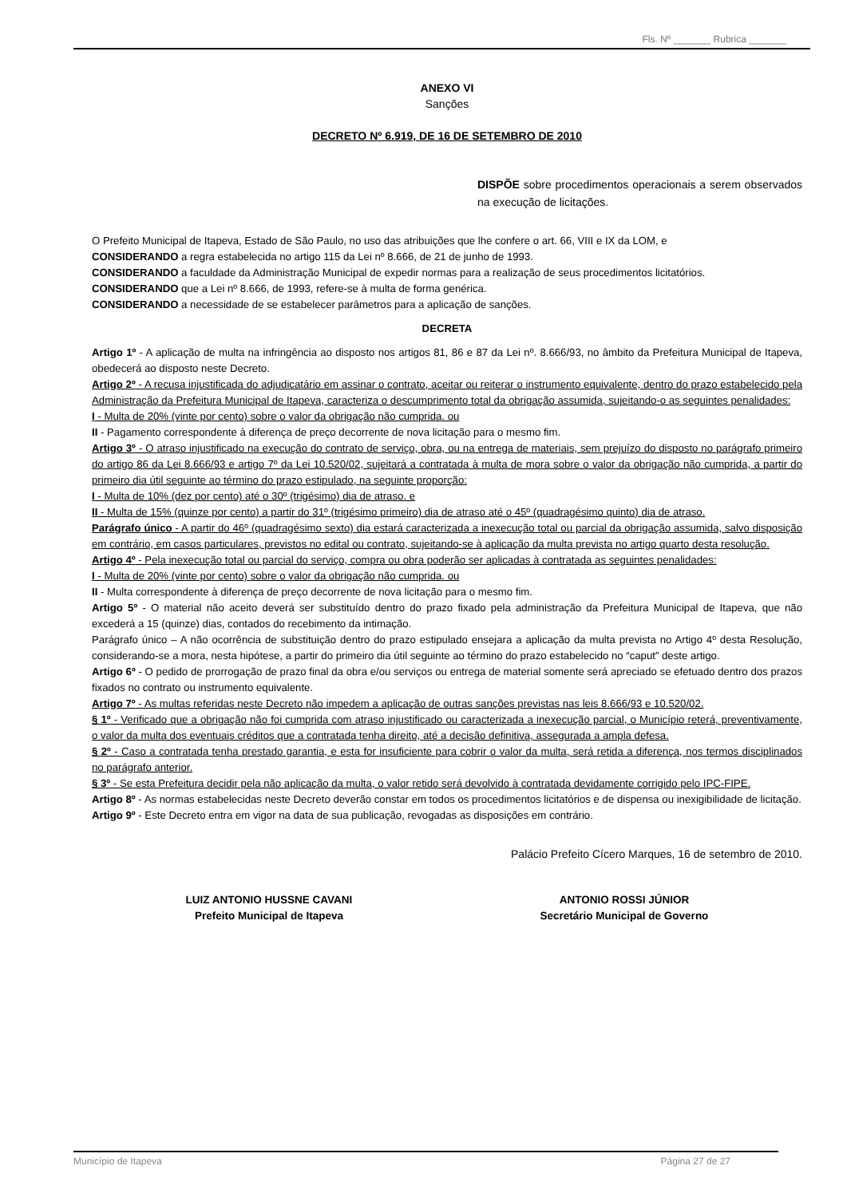Fls. Nº _______ Rubrica _______
ANEXO VI
Sanções
DECRETO Nº 6.919, DE 16 DE SETEMBRO DE 2010
DISPÕE sobre procedimentos operacionais a serem observados na execução de licitações.
O Prefeito Municipal de Itapeva, Estado de São Paulo, no uso das atribuições que lhe confere o art. 66, VIII e IX da LOM, e
CONSIDERANDO a regra estabelecida no artigo 115 da Lei nº 8.666, de 21 de junho de 1993.
CONSIDERANDO a faculdade da Administração Municipal de expedir normas para a realização de seus procedimentos licitatórios.
CONSIDERANDO que a Lei nº 8.666, de 1993, refere-se à multa de forma genérica.
CONSIDERANDO a necessidade de se estabelecer parâmetros para a aplicação de sanções.
DECRETA
Artigo 1º - A aplicação de multa na infringência ao disposto nos artigos 81, 86 e 87 da Lei nº. 8.666/93, no âmbito da Prefeitura Municipal de Itapeva, obedecerá ao disposto neste Decreto.
Artigo 2º - A recusa injustificada do adjudicatário em assinar o contrato, aceitar ou reiterar o instrumento equivalente, dentro do prazo estabelecido pela Administração da Prefeitura Municipal de Itapeva, caracteriza o descumprimento total da obrigação assumida, sujeitando-o as seguintes penalidades:
I - Multa de 20% (vinte por cento) sobre o valor da obrigação não cumprida. ou
II - Pagamento correspondente à diferença de preço decorrente de nova licitação para o mesmo fim.
Artigo 3º - O atraso injustificado na execução do contrato de serviço, obra, ou na entrega de materiais, sem prejuízo do disposto no parágrafo primeiro do artigo 86 da Lei 8.666/93 e artigo 7º da Lei 10.520/02, sujeitará a contratada à multa de mora sobre o valor da obrigação não cumprida, a partir do primeiro dia útil seguinte ao término do prazo estipulado, na seguinte proporção:
I - Multa de 10% (dez por cento) até o 30º (trigésimo) dia de atraso. e
II - Multa de 15% (quinze por cento) a partir do 31º (trigésimo primeiro) dia de atraso até o 45º (quadragésimo quinto) dia de atraso.
Parágrafo único - A partir do 46º (quadragésimo sexto) dia estará caracterizada a inexecução total ou parcial da obrigação assumida, salvo disposição em contrário, em casos particulares, previstos no edital ou contrato, sujeitando-se à aplicação da multa prevista no artigo quarto desta resolução.
Artigo 4º - Pela inexecução total ou parcial do serviço, compra ou obra poderão ser aplicadas à contratada as seguintes penalidades:
I - Multa de 20% (vinte por cento) sobre o valor da obrigação não cumprida. ou
II - Multa correspondente à diferença de preço decorrente de nova licitação para o mesmo fim.
Artigo 5º - O material não aceito deverá ser substituído dentro do prazo fixado pela administração da Prefeitura Municipal de Itapeva, que não excederá a 15 (quinze) dias, contados do recebimento da intimação.
Parágrafo único – A não ocorrência de substituição dentro do prazo estipulado ensejara a aplicação da multa prevista no Artigo 4º desta Resolução, considerando-se a mora, nesta hipótese, a partir do primeiro dia útil seguinte ao término do prazo estabelecido no “caput” deste artigo.
Artigo 6º - O pedido de prorrogação de prazo final da obra e/ou serviços ou entrega de material somente será apreciado se efetuado dentro dos prazos fixados no contrato ou instrumento equivalente.
Artigo 7º - As multas referidas neste Decreto não impedem a aplicação de outras sanções previstas nas leis 8.666/93 e 10.520/02.
§ 1º - Verificado que a obrigação não foi cumprida com atraso injustificado ou caracterizada a inexecução parcial, o Município reterá, preventivamente, o valor da multa dos eventuais créditos que a contratada tenha direito, até a decisão definitiva, assegurada a ampla defesa.
§ 2º - Caso a contratada tenha prestado garantia, e esta for insuficiente para cobrir o valor da multa, será retida a diferença, nos termos disciplinados no parágrafo anterior.
§ 3º - Se esta Prefeitura decidir pela não aplicação da multa, o valor retido será devolvido à contratada devidamente corrigido pelo IPC-FIPE.
Artigo 8º - As normas estabelecidas neste Decreto deverão constar em todos os procedimentos licitatórios e de dispensa ou inexigibilidade de licitação.
Artigo 9º - Este Decreto entra em vigor na data de sua publicação, revogadas as disposições em contrário.
Palácio Prefeito Cícero Marques, 16 de setembro de 2010.
LUIZ ANTONIO HUSSNE CAVANI
Prefeito Municipal de Itapeva
ANTONIO ROSSI JÚNIOR
Secretário Municipal de Governo
Município de Itapeva Página 27 de 27